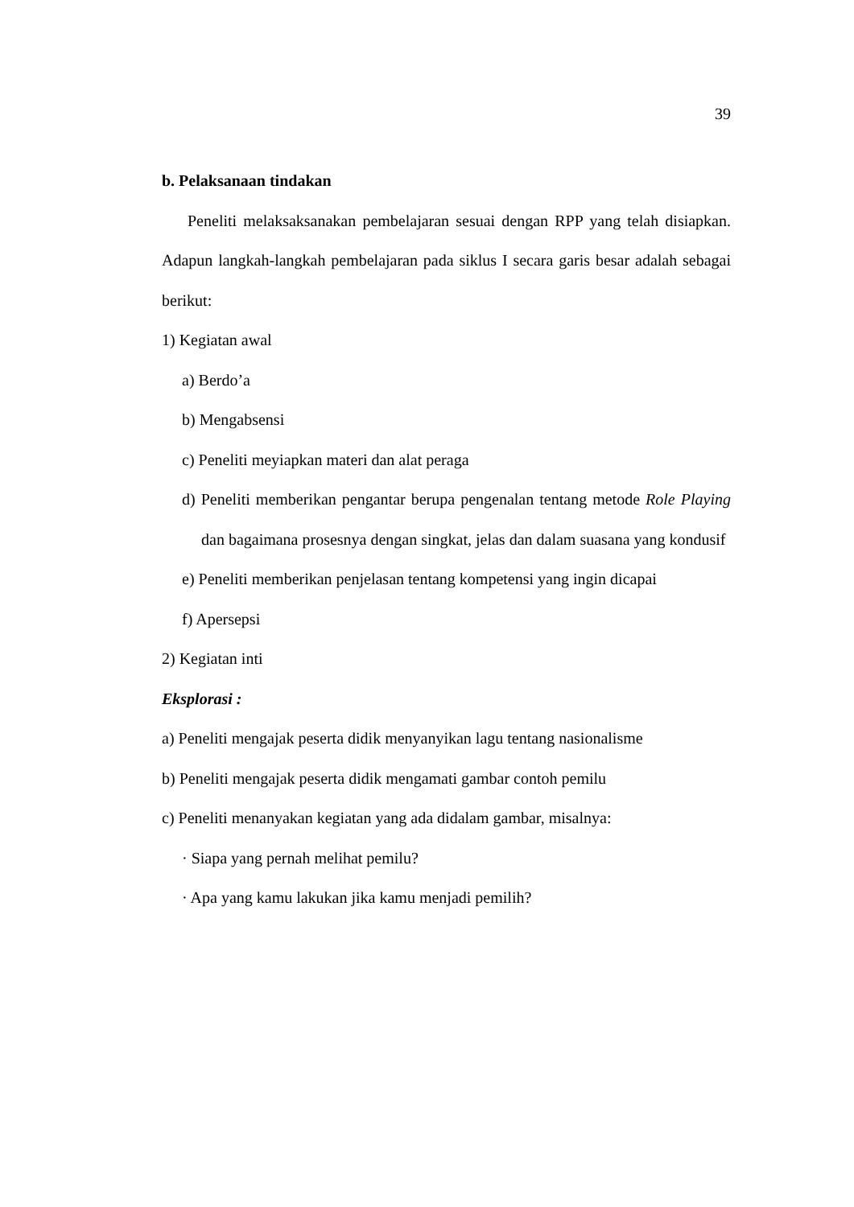39
b. Pelaksanaan tindakan
Peneliti melaksaksanakan pembelajaran sesuai dengan RPP yang telah disiapkan. Adapun langkah-langkah pembelajaran pada siklus I secara garis besar adalah sebagai berikut:
1) Kegiatan awal
a) Berdo’a
b) Mengabsensi
c) Peneliti meyiapkan materi dan alat peraga
d) Peneliti memberikan pengantar berupa pengenalan tentang metode Role Playing dan bagaimana prosesnya dengan singkat, jelas dan dalam suasana yang kondusif
e) Peneliti memberikan penjelasan tentang kompetensi yang ingin dicapai
f) Apersepsi
2) Kegiatan inti
Eksplorasi :
a) Peneliti mengajak peserta didik menyanyikan lagu tentang nasionalisme
b) Peneliti mengajak peserta didik mengamati gambar contoh pemilu
c) Peneliti menanyakan kegiatan yang ada didalam gambar, misalnya:
· Siapa yang pernah melihat pemilu?
· Apa yang kamu lakukan jika kamu menjadi pemilih?